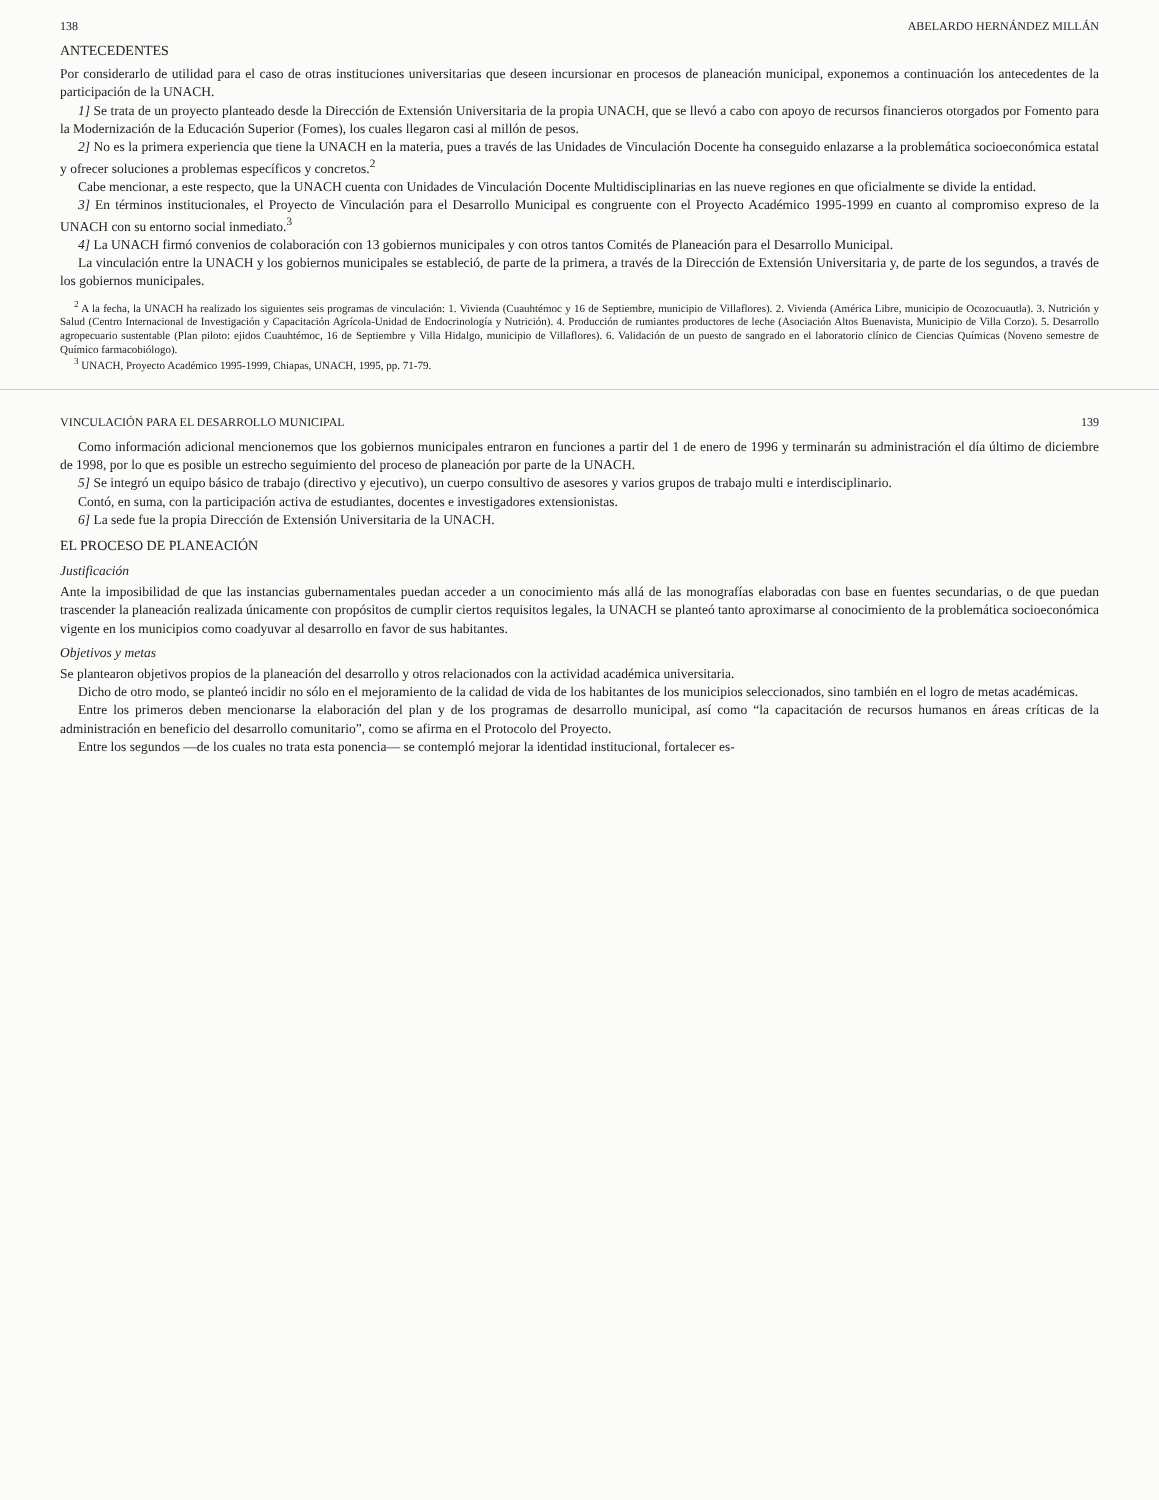138 ABELARDO HERNÁNDEZ MILLÁN
ANTECEDENTES
Por considerarlo de utilidad para el caso de otras instituciones universitarias que deseen incursionar en procesos de planeación municipal, exponemos a continuación los antecedentes de la participación de la UNACH.
1] Se trata de un proyecto planteado desde la Dirección de Extensión Universitaria de la propia UNACH, que se llevó a cabo con apoyo de recursos financieros otorgados por Fomento para la Modernización de la Educación Superior (Fomes), los cuales llegaron casi al millón de pesos.
2] No es la primera experiencia que tiene la UNACH en la materia, pues a través de las Unidades de Vinculación Docente ha conseguido enlazarse a la problemática socioeconómica estatal y ofrecer soluciones a problemas específicos y concretos.<sup>2</sup>
Cabe mencionar, a este respecto, que la UNACH cuenta con Unidades de Vinculación Docente Multidisciplinarias en las nueve regiones en que oficialmente se divide la entidad.
3] En términos institucionales, el Proyecto de Vinculación para el Desarrollo Municipal es congruente con el Proyecto Académico 1995-1999 en cuanto al compromiso expreso de la UNACH con su entorno social inmediato.<sup>3</sup>
4] La UNACH firmó convenios de colaboración con 13 gobiernos municipales y con otros tantos Comités de Planeación para el Desarrollo Municipal.
La vinculación entre la UNACH y los gobiernos municipales se estableció, de parte de la primera, a través de la Dirección de Extensión Universitaria y, de parte de los segundos, a través de los gobiernos municipales.
<sup>2</sup> A la fecha, la UNACH ha realizado los siguientes seis programas de vinculación: 1. Vivienda (Cuauhtémoc y 16 de Septiembre, municipio de Villaflores). 2. Vivienda (América Libre, municipio de Ocozocuautla). 3. Nutrición y Salud (Centro Internacional de Investigación y Capacitación Agrícola-Unidad de Endocrinología y Nutrición). 4. Producción de rumiantes productores de leche (Asociación Altos Buenavista, Municipio de Villa Corzo). 5. Desarrollo agropecuario sustentable (Plan piloto: ejidos Cuauhtémoc, 16 de Septiembre y Villa Hidalgo, municipio de Villaflores). 6. Validación de un puesto de sangrado en el laboratorio clínico de Ciencias Químicas (Noveno semestre de Químico farmacobiólogo).
<sup>3</sup> UNACH, Proyecto Académico 1995-1999, Chiapas, UNACH, 1995, pp. 71-79.
VINCULACIÓN PARA EL DESARROLLO MUNICIPAL 139
Como información adicional mencionemos que los gobiernos municipales entraron en funciones a partir del 1 de enero de 1996 y terminarán su administración el día último de diciembre de 1998, por lo que es posible un estrecho seguimiento del proceso de planeación por parte de la UNACH.
5] Se integró un equipo básico de trabajo (directivo y ejecutivo), un cuerpo consultivo de asesores y varios grupos de trabajo multi e interdisciplinario.
Contó, en suma, con la participación activa de estudiantes, docentes e investigadores extensionistas.
6] La sede fue la propia Dirección de Extensión Universitaria de la UNACH.
EL PROCESO DE PLANEACIÓN
Justificación
Ante la imposibilidad de que las instancias gubernamentales puedan acceder a un conocimiento más allá de las monografías elaboradas con base en fuentes secundarias, o de que puedan trascender la planeación realizada únicamente con propósitos de cumplir ciertos requisitos legales, la UNACH se planteó tanto aproximarse al conocimiento de la problemática socioeconómica vigente en los municipios como coadyuvar al desarrollo en favor de sus habitantes.
Objetivos y metas
Se plantearon objetivos propios de la planeación del desarrollo y otros relacionados con la actividad académica universitaria.
Dicho de otro modo, se planteó incidir no sólo en el mejoramiento de la calidad de vida de los habitantes de los municipios seleccionados, sino también en el logro de metas académicas.
Entre los primeros deben mencionarse la elaboración del plan y de los programas de desarrollo municipal, así como “la capacitación de recursos humanos en áreas críticas de la administración en beneficio del desarrollo comunitario”, como se afirma en el Protocolo del Proyecto.
Entre los segundos —de los cuales no trata esta ponencia— se contempló mejorar la identidad institucional, fortalecer es-